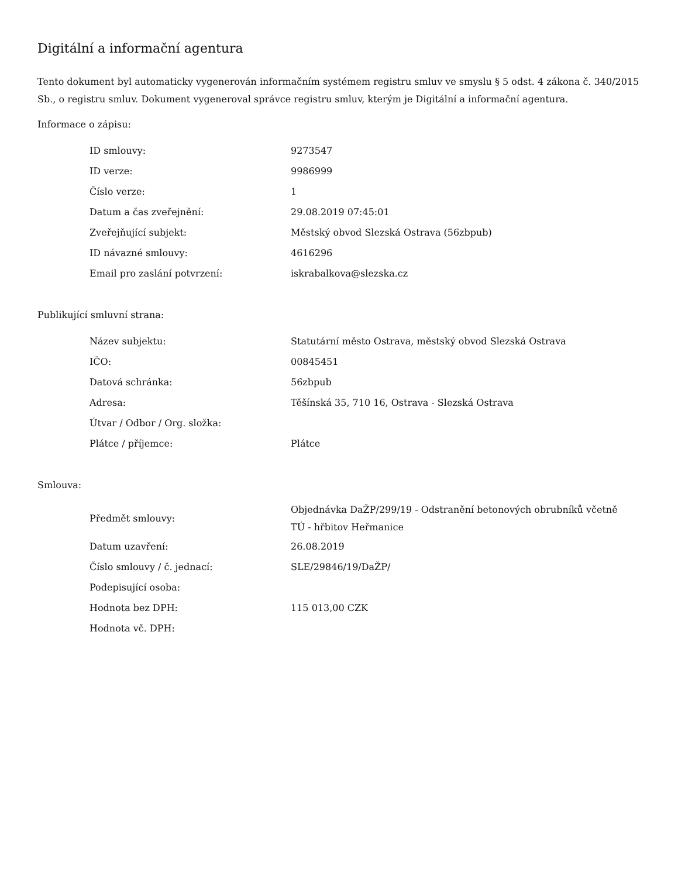Digitální a informační agentura
Tento dokument byl automaticky vygenerován informačním systémem registru smluv ve smyslu § 5 odst. 4 zákona č. 340/2015 Sb., o registru smluv. Dokument vygeneroval správce registru smluv, kterým je Digitální a informační agentura.
Informace o zápisu:
| ID smlouvy: | 9273547 |
| ID verze: | 9986999 |
| Číslo verze: | 1 |
| Datum a čas zveřejnění: | 29.08.2019 07:45:01 |
| Zveřejňující subjekt: | Městský obvod Slezská Ostrava (56zbpub) |
| ID návazné smlouvy: | 4616296 |
| Email pro zaslání potvrzení: | iskrabalkova@slezska.cz |
Publikující smluvní strana:
| Název subjektu: | Statutární město Ostrava, městský obvod Slezská Ostrava |
| IČO: | 00845451 |
| Datová schránka: | 56zbpub |
| Adresa: | Těšínská 35, 710 16, Ostrava - Slezská Ostrava |
| Útvar / Odbor / Org. složka: | |
| Plátce / příjemce: | Plátce |
Smlouva:
| Předmět smlouvy: | Objednávka DaŽP/299/19 - Odstranění betonových obrubníků včetně TÚ - hřbitov Heřmanice |
| Datum uzavření: | 26.08.2019 |
| Číslo smlouvy / č. jednací: | SLE/29846/19/DaŽP/ |
| Podepisující osoba: | |
| Hodnota bez DPH: | 115 013,00 CZK |
| Hodnota vč. DPH: | |